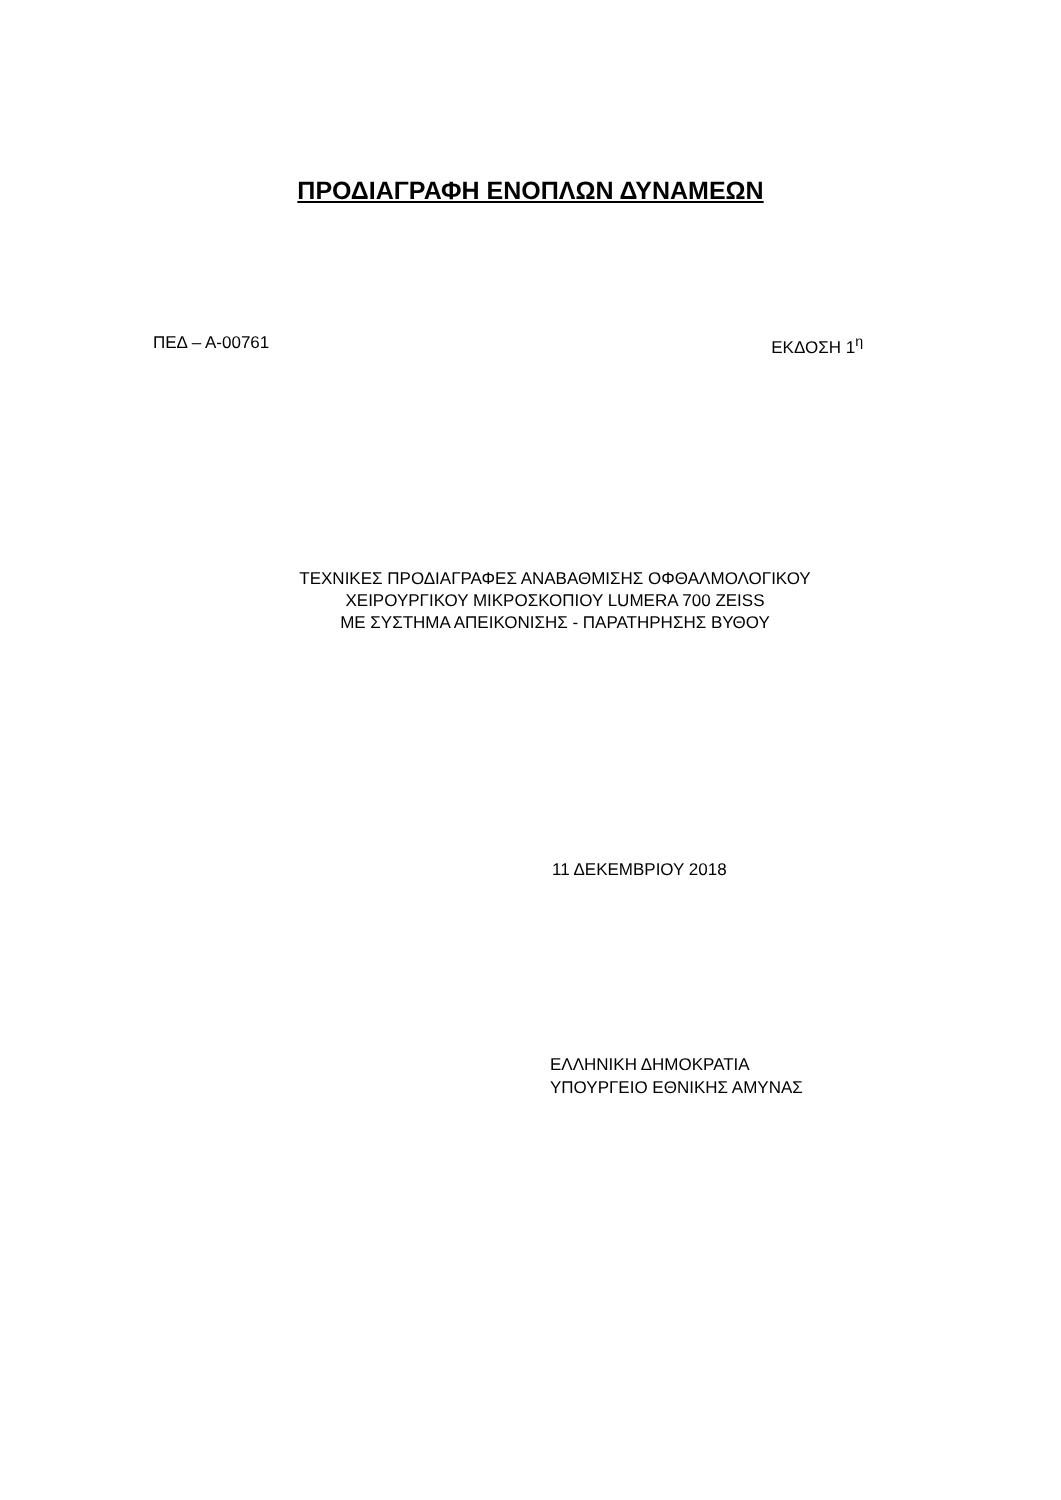ΠΡΟΔΙΑΓΡΑΦΗ ΕΝΟΠΛΩΝ ΔΥΝΑΜΕΩΝ
ΠΕΔ – Α-00761 ΕΚΔΟΣΗ 1<sup>η</sup>
ΤΕΧΝΙΚΕΣ ΠΡΟΔΙΑΓΡΑΦΕΣ ΑΝΑΒΑΘΜΙΣΗΣ ΟΦΘΑΛΜΟΛΟΓΙΚΟΥ
ΧΕΙΡΟΥΡΓΙΚΟΥ ΜΙΚΡΟΣΚΟΠΙΟΥ LUMERA 700 ZEISS
ΜΕ ΣΥΣΤΗΜΑ ΑΠΕΙΚΟΝΙΣΗΣ - ΠΑΡΑΤΗΡΗΣΗΣ ΒΥΘΟΥ
11 ΔΕΚΕΜΒΡΙΟΥ 2018
ΕΛΛΗΝΙΚΗ ΔΗΜΟΚΡΑΤΙΑ
ΥΠΟΥΡΓΕΙΟ ΕΘΝΙΚΗΣ ΑΜΥΝΑΣ